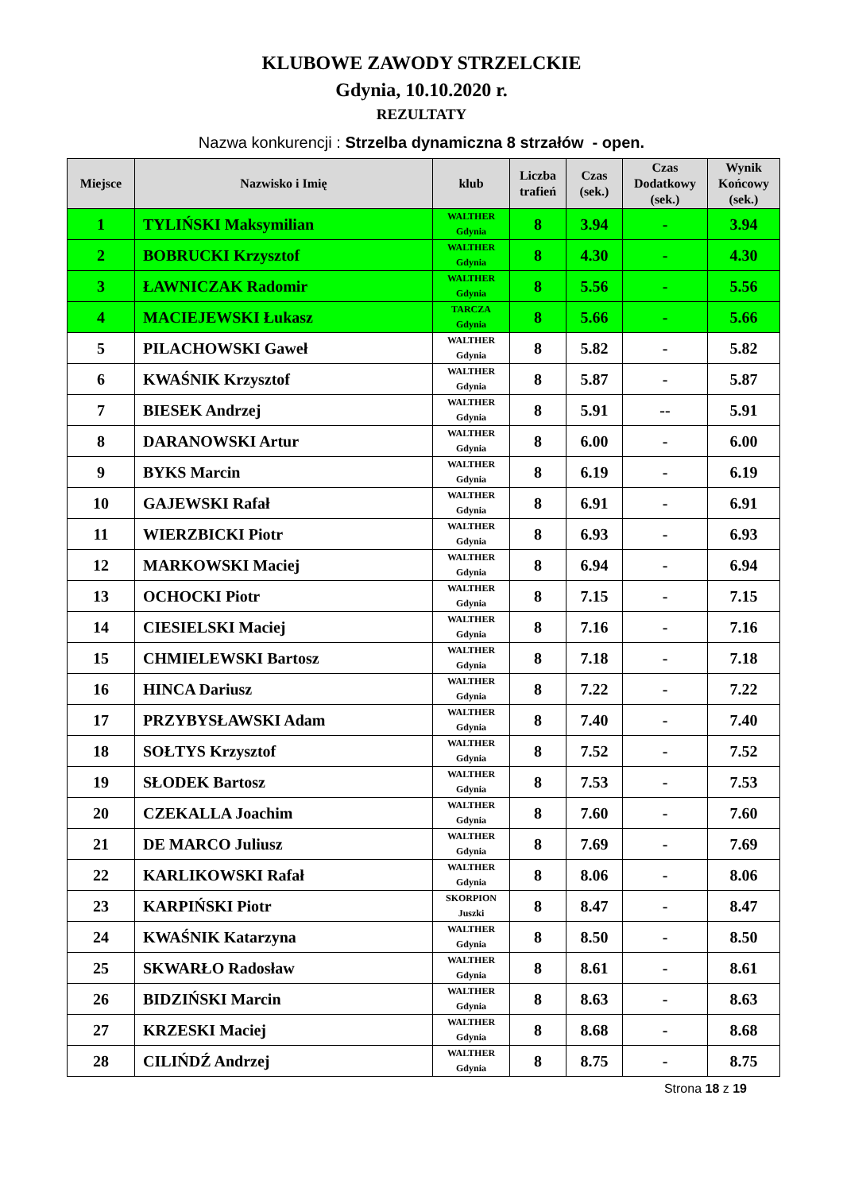KLUBOWE ZAWODY STRZELCKIE
Gdynia, 10.10.2020 r.
REZULTATY
Nazwa konkurencji : Strzelba dynamiczna 8 strzałów - open.
| Miejsce | Nazwisko i Imię | klub | Liczba trafień | Czas (sek.) | Czas Dodatkowy (sek.) | Wynik Końcowy (sek.) |
| --- | --- | --- | --- | --- | --- | --- |
| 1 | TYLIŃSKI Maksymilian | WALTHER Gdynia | 8 | 3.94 | - | 3.94 |
| 2 | BOBRUCKI Krzysztof | WALTHER Gdynia | 8 | 4.30 | - | 4.30 |
| 3 | ŁAWNICZAK Radomir | WALTHER Gdynia | 8 | 5.56 | - | 5.56 |
| 4 | MACIEJEWSKI Łukasz | TARCZA Gdynia | 8 | 5.66 | - | 5.66 |
| 5 | PILACHOWSKI Gaweł | WALTHER Gdynia | 8 | 5.82 | - | 5.82 |
| 6 | KWAŚNIK Krzysztof | WALTHER Gdynia | 8 | 5.87 | - | 5.87 |
| 7 | BIESEK Andrzej | WALTHER Gdynia | 8 | 5.91 | -- | 5.91 |
| 8 | DARANOWSKI Artur | WALTHER Gdynia | 8 | 6.00 | - | 6.00 |
| 9 | BYKS Marcin | WALTHER Gdynia | 8 | 6.19 | - | 6.19 |
| 10 | GAJEWSKI Rafał | WALTHER Gdynia | 8 | 6.91 | - | 6.91 |
| 11 | WIERZBICKI Piotr | WALTHER Gdynia | 8 | 6.93 | - | 6.93 |
| 12 | MARKOWSKI Maciej | WALTHER Gdynia | 8 | 6.94 | - | 6.94 |
| 13 | OCHOCKI Piotr | WALTHER Gdynia | 8 | 7.15 | - | 7.15 |
| 14 | CIESIELSKI Maciej | WALTHER Gdynia | 8 | 7.16 | - | 7.16 |
| 15 | CHMIELEWSKI Bartosz | WALTHER Gdynia | 8 | 7.18 | - | 7.18 |
| 16 | HINCA Dariusz | WALTHER Gdynia | 8 | 7.22 | - | 7.22 |
| 17 | PRZYBYSŁAWSKI Adam | WALTHER Gdynia | 8 | 7.40 | - | 7.40 |
| 18 | SOŁTYS Krzysztof | WALTHER Gdynia | 8 | 7.52 | - | 7.52 |
| 19 | SŁODEK Bartosz | WALTHER Gdynia | 8 | 7.53 | - | 7.53 |
| 20 | CZEKALLA Joachim | WALTHER Gdynia | 8 | 7.60 | - | 7.60 |
| 21 | DE MARCO Juliusz | WALTHER Gdynia | 8 | 7.69 | - | 7.69 |
| 22 | KARLIKOWSKI Rafał | WALTHER Gdynia | 8 | 8.06 | - | 8.06 |
| 23 | KARPIŃSKI Piotr | SKORPION Juszki | 8 | 8.47 | - | 8.47 |
| 24 | KWAŚNIK Katarzyna | WALTHER Gdynia | 8 | 8.50 | - | 8.50 |
| 25 | SKWARŁO Radosław | WALTHER Gdynia | 8 | 8.61 | - | 8.61 |
| 26 | BIDZIŃSKI Marcin | WALTHER Gdynia | 8 | 8.63 | - | 8.63 |
| 27 | KRZESKI Maciej | WALTHER Gdynia | 8 | 8.68 | - | 8.68 |
| 28 | CILIŃDŹ Andrzej | WALTHER Gdynia | 8 | 8.75 | - | 8.75 |
Strona 18 z 19